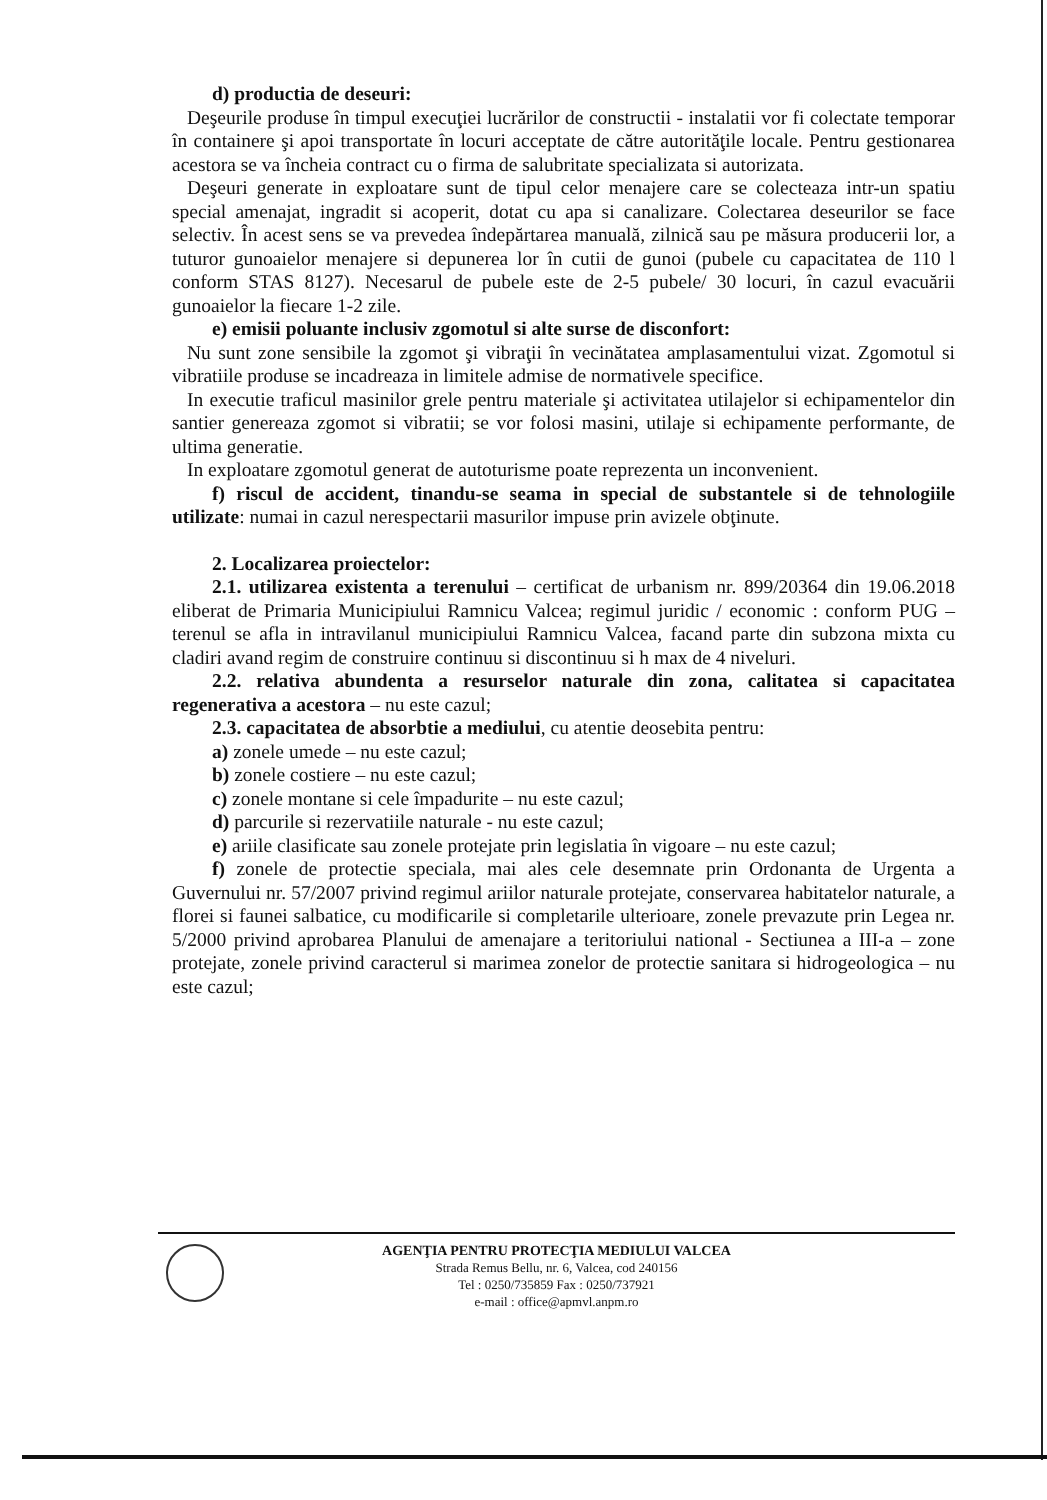d) productia de deseuri:
Deşeurile produse în timpul execuţiei lucrărilor de constructii - instalatii vor fi colectate temporar în containere şi apoi transportate în locuri acceptate de către autorităţile locale. Pentru gestionarea acestora se va încheia contract cu o firma de salubritate specializata si autorizata.
Deşeuri generate in exploatare sunt de tipul celor menajere care se colecteaza intr-un spatiu special amenajat, ingradit si acoperit, dotat cu apa si canalizare. Colectarea deseurilor se face selectiv. În acest sens se va prevedea îndepărtarea manuală, zilnică sau pe măsura producerii lor, a tuturor gunoaielor menajere si depunerea lor în cutii de gunoi (pubele cu capacitatea de 110 l conform STAS 8127). Necesarul de pubele este de 2-5 pubele/ 30 locuri, în cazul evacuării gunoaielor la fiecare 1-2 zile.
e) emisii poluante inclusiv zgomotul si alte surse de disconfort:
Nu sunt zone sensibile la zgomot şi vibraţii în vecinătatea amplasamentului vizat. Zgomotul si vibratiile produse se incadreaza in limitele admise de normativele specifice.
In executie traficul masinilor grele pentru materiale şi activitatea utilajelor si echipamentelor din santier genereaza zgomot si vibratii; se vor folosi masini, utilaje si echipamente performante, de ultima generatie.
In exploatare zgomotul generat de autoturisme poate reprezenta un inconvenient.
f) riscul de accident, tinandu-se seama in special de substantele si de tehnologiile utilizate: numai in cazul nerespectarii masurilor impuse prin avizele obţinute.
2. Localizarea proiectelor:
2.1. utilizarea existenta a terenului – certificat de urbanism nr. 899/20364 din 19.06.2018 eliberat de Primaria Municipiului Ramnicu Valcea; regimul juridic / economic : conform PUG – terenul se afla in intravilanul municipiului Ramnicu Valcea, facand parte din subzona mixta cu cladiri avand regim de construire continuu si discontinuu si h max de 4 niveluri.
2.2. relativa abundenta a resurselor naturale din zona, calitatea si capacitatea regenerativa a acestora – nu este cazul;
2.3. capacitatea de absorbtie a mediului, cu atentie deosebita pentru:
a) zonele umede – nu este cazul;
b) zonele costiere – nu este cazul;
c) zonele montane si cele împadurite – nu este cazul;
d) parcurile si rezervatiile naturale - nu este cazul;
e) ariile clasificate sau zonele protejate prin legislatia în vigoare – nu este cazul;
f) zonele de protectie speciala, mai ales cele desemnate prin Ordonanta de Urgenta a Guvernului nr. 57/2007 privind regimul ariilor naturale protejate, conservarea habitatelor naturale, a florei si faunei salbatice, cu modificarile si completarile ulterioare, zonele prevazute prin Legea nr. 5/2000 privind aprobarea Planului de amenajare a teritoriului national - Sectiunea a III-a – zone protejate, zonele privind caracterul si marimea zonelor de protectie sanitara si hidrogeologica – nu este cazul;
AGENŢIA PENTRU PROTECŢIA MEDIULUI VALCEA
Strada Remus Bellu, nr. 6, Valcea, cod 240156
Tel : 0250/735859 Fax : 0250/737921
e-mail : office@apmvl.anpm.ro